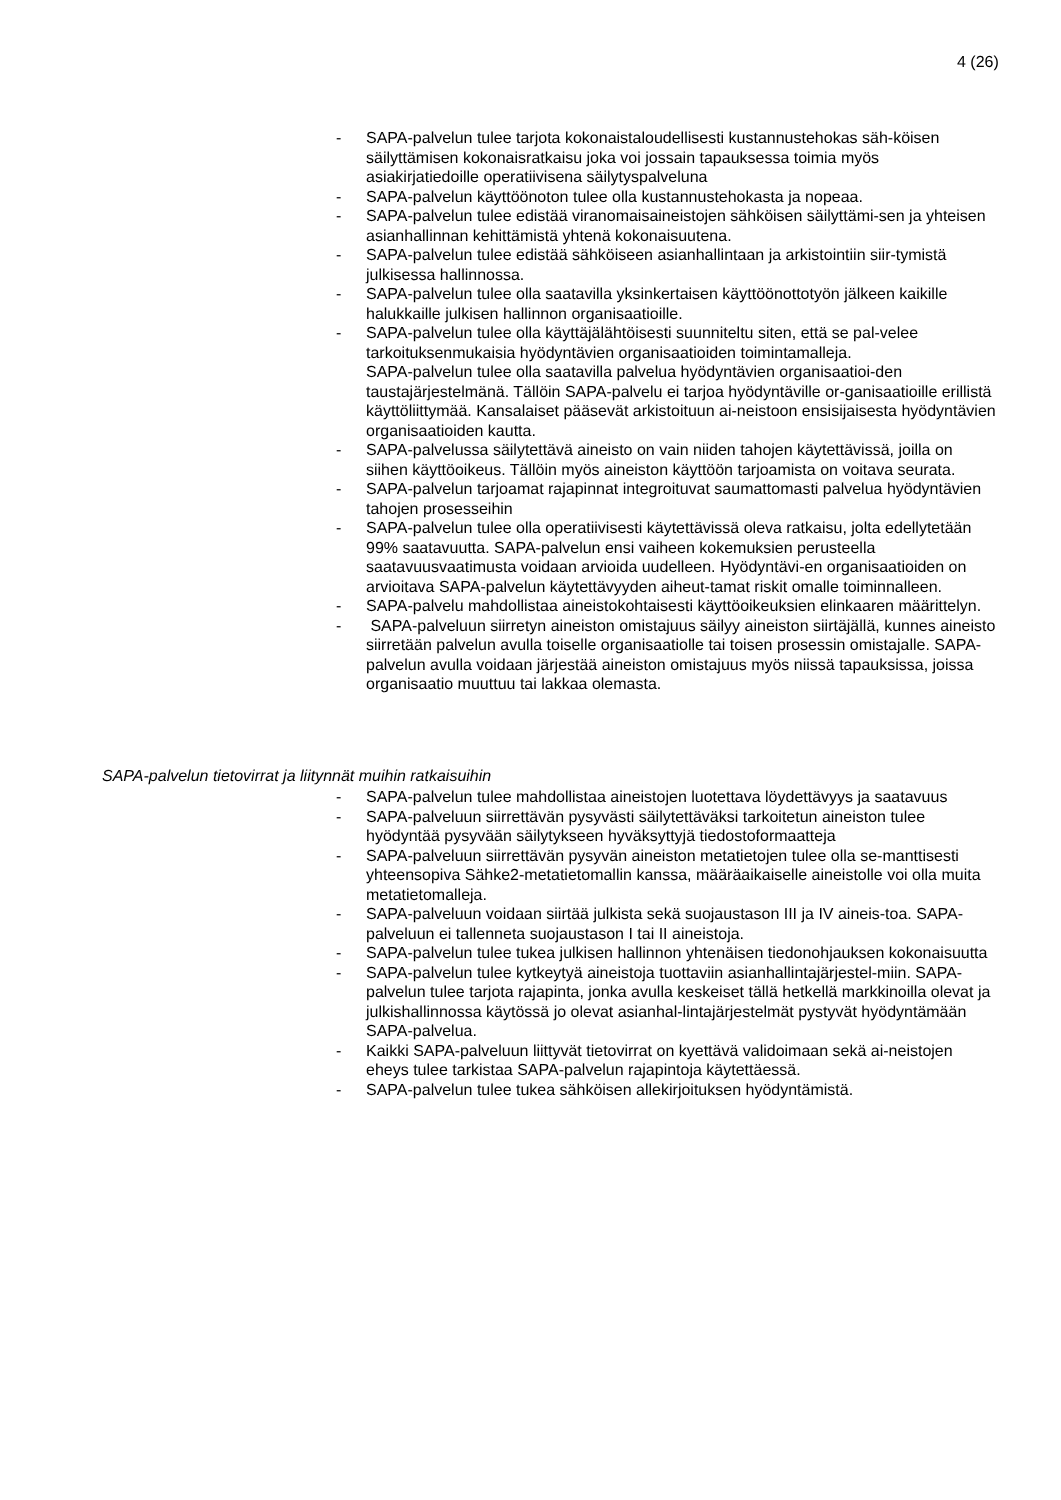4 (26)
- SAPA-palvelun tulee tarjota kokonaistaloudellisesti kustannustehokas säh-köisen säilyttämisen kokonaisratkaisu joka voi jossain tapauksessa toimia myös asiakirjatiedoille operatiivisena säilytyspalveluna
- SAPA-palvelun käyttöönoton tulee olla kustannustehokasta ja nopeaa.
- SAPA-palvelun tulee edistää viranomaisaineistojen sähköisen säilyttämi-sen ja yhteisen asianhallinnan kehittämistä yhtenä kokonaisuutena.
- SAPA-palvelun tulee edistää sähköiseen asianhallintaan ja arkistointiin siir-tymistä julkisessa hallinnossa.
- SAPA-palvelun tulee olla saatavilla yksinkertaisen käyttöönottotyön jälkeen kaikille halukkaille julkisen hallinnon organisaatioille.
- SAPA-palvelun tulee olla käyttäjälähtöisesti suunniteltu siten, että se pal-velee tarkoituksenmukaisia hyödyntävien organisaatioiden toimintamalleja.
SAPA-palvelun tulee olla saatavilla palvelua hyödyntävien organisaatioi-den taustajärjestelmänä. Tällöin SAPA-palvelu ei tarjoa hyödyntäville or-ganisaatioille erillistä käyttöliittymää. Kansalaiset pääsevät arkistoituun ai-neistoon ensisijaisesta hyödyntävien organisaatioiden kautta.
- SAPA-palvelussa säilytettävä aineisto on vain niiden tahojen käytettävissä, joilla on siihen käyttöoikeus. Tällöin myös aineiston käyttöön tarjoamista on voitava seurata.
- SAPA-palvelun tarjoamat rajapinnat integroituvat saumattomasti palvelua hyödyntävien tahojen prosesseihin
- SAPA-palvelun tulee olla operatiivisesti käytettävissä oleva ratkaisu, jolta edellytetään 99% saatavuutta. SAPA-palvelun ensi vaiheen kokemuksien perusteella saatavuusvaatimusta voidaan arvioida uudelleen. Hyödyntävi-en organisaatioiden on arvioitava SAPA-palvelun käytettävyyden aiheut-tamat riskit omalle toiminnalleen.
- SAPA-palvelu mahdollistaa aineistokohtaisesti käyttöoikeuksien elinkaaren määrittelyn.
- SAPA-palveluun siirretyn aineiston omistajuus säilyy aineiston siirtäjällä, kunnes aineisto siirretään palvelun avulla toiselle organisaatiolle tai toisen prosessin omistajalle. SAPA-palvelun avulla voidaan järjestää aineiston omistajuus myös niissä tapauksissa, joissa organisaatio muuttuu tai lakkaa olemasta.
SAPA-palvelun tietovirrat ja liitynnät muihin ratkaisuihin
- SAPA-palvelun tulee mahdollistaa aineistojen luotettava löydettävyys ja saatavuus
- SAPA-palveluun siirrettävän pysyvästi säilytettäväksi tarkoitetun aineiston tulee hyödyntää pysyvään säilytykseen hyväksyttyjä tiedostoformaatteja
- SAPA-palveluun siirrettävän pysyvän aineiston metatietojen tulee olla se-manttisesti yhteensopiva Sähke2-metatietomallin kanssa, määräaikaiselle aineistolle voi olla muita metatietomalleja.
- SAPA-palveluun voidaan siirtää julkista sekä suojaustason III ja IV aineis-toa. SAPA-palveluun ei tallenneta suojaustason I tai II aineistoja.
- SAPA-palvelun tulee tukea julkisen hallinnon yhtenäisen tiedonohjauksen kokonaisuutta
- SAPA-palvelun tulee kytkeytyä aineistoja tuottaviin asianhallintajärjestel-miin. SAPA-palvelun tulee tarjota rajapinta, jonka avulla keskeiset tällä hetkellä markkinoilla olevat ja julkishallinnossa käytössä jo olevat asianhal-lintajärjestelmät pystyvät hyödyntämään SAPA-palvelua.
- Kaikki SAPA-palveluun liittyvät tietovirrat on kyettävä validoimaan sekä ai-neistojen eheys tulee tarkistaa SAPA-palvelun rajapintoja käytettäessä.
- SAPA-palvelun tulee tukea sähköisen allekirjoituksen hyödyntämistä.